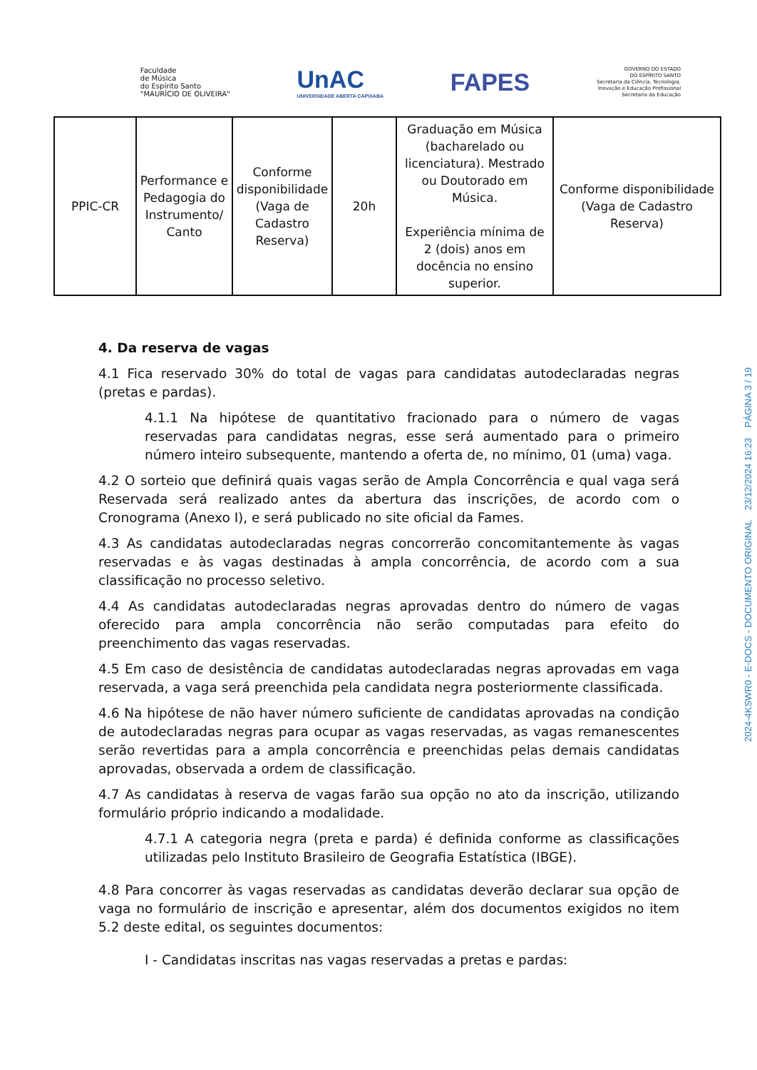Faculdade
de Música
do Espírito Santo
"MAURÍCIO DE OLIVEIRA"
UnAC
UNIVERSIDADE ABERTA CAPIXABA
FAPES
GOVERNO DO ESTADO
DO ESPÍRITO SANTO
Secretaria da Ciência, Tecnologia,
Inovação e Educação Profissional
Secretaria da Educação
| PPIC-CR | Performance e Pedagogia do Instrumento/ Canto | Conforme disponibilidade (Vaga de Cadastro Reserva) | 20h | Graduação em Música (bacharelado ou licenciatura). Mestrado ou Doutorado em Música. Experiência mínima de 2 (dois) anos em docência no ensino superior. | Conforme disponibilidade (Vaga de Cadastro Reserva) |
4. Da reserva de vagas
4.1 Fica reservado 30% do total de vagas para candidatas autodeclaradas negras (pretas e pardas).
4.1.1 Na hipótese de quantitativo fracionado para o número de vagas reservadas para candidatas negras, esse será aumentado para o primeiro número inteiro subsequente, mantendo a oferta de, no mínimo, 01 (uma) vaga.
4.2 O sorteio que definirá quais vagas serão de Ampla Concorrência e qual vaga será Reservada será realizado antes da abertura das inscrições, de acordo com o Cronograma (Anexo I), e será publicado no site oficial da Fames.
4.3 As candidatas autodeclaradas negras concorrerão concomitantemente às vagas reservadas e às vagas destinadas à ampla concorrência, de acordo com a sua classificação no processo seletivo.
4.4 As candidatas autodeclaradas negras aprovadas dentro do número de vagas oferecido para ampla concorrência não serão computadas para efeito do preenchimento das vagas reservadas.
4.5 Em caso de desistência de candidatas autodeclaradas negras aprovadas em vaga reservada, a vaga será preenchida pela candidata negra posteriormente classificada.
4.6 Na hipótese de não haver número suficiente de candidatas aprovadas na condição de autodeclaradas negras para ocupar as vagas reservadas, as vagas remanescentes serão revertidas para a ampla concorrência e preenchidas pelas demais candidatas aprovadas, observada a ordem de classificação.
4.7 As candidatas à reserva de vagas farão sua opção no ato da inscrição, utilizando formulário próprio indicando a modalidade.
4.7.1 A categoria negra (preta e parda) é definida conforme as classificações utilizadas pelo Instituto Brasileiro de Geografia Estatística (IBGE).
4.8 Para concorrer às vagas reservadas as candidatas deverão declarar sua opção de vaga no formulário de inscrição e apresentar, além dos documentos exigidos no item 5.2 deste edital, os seguintes documentos:
I - Candidatas inscritas nas vagas reservadas a pretas e pardas:
2024-4KSWR0 - E-DOCS - DOCUMENTO ORIGINAL 23/12/2024 16:23 PÁGINA 3 / 19